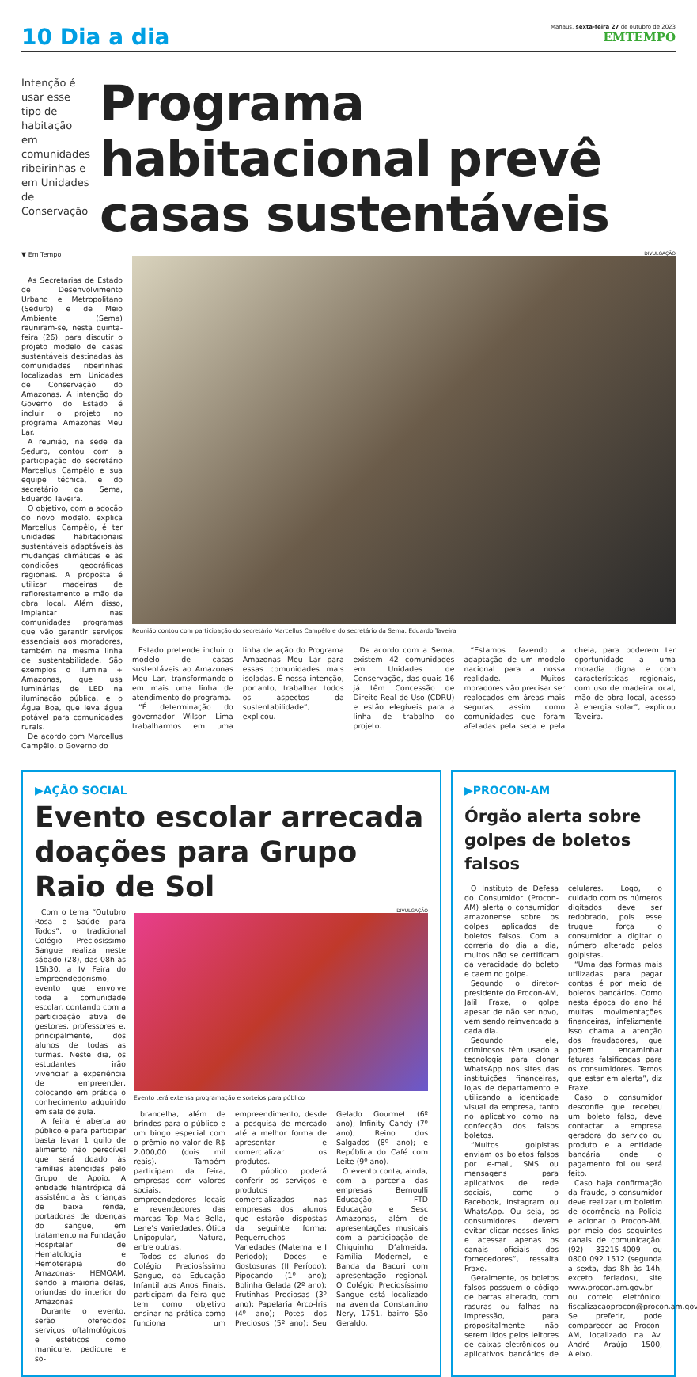10 Dia a dia
Manaus, sexta-feira 27 de outubro de 2023
EMTEMPO
Intenção é usar esse tipo de habitação em comunidades ribeirinhas e em Unidades de Conservação
Programa habitacional prevê casas sustentáveis
▼ Em Tempo
As Secretarias de Estado de Desenvolvimento Urbano e Metropolitano (Sedurb) e de Meio Ambiente (Sema) reuniram-se, nesta quinta-feira (26), para discutir o projeto modelo de casas sustentáveis destinadas às comunidades ribeirinhas localizadas em Unidades de Conservação do Amazonas. A intenção do Governo do Estado é incluir o projeto no programa Amazonas Meu Lar.
A reunião, na sede da Sedurb, contou com a participação do secretário Marcellus Campêlo e sua equipe técnica, e do secretário da Sema, Eduardo Taveira.
O objetivo, com a adoção do novo modelo, explica Marcellus Campêlo, é ter unidades habitacionais sustentáveis adaptáveis às mudanças climáticas e às condições geográficas regionais. A proposta é utilizar madeiras de reflorestamento e mão de obra local. Além disso, implantar nas comunidades programas que vão garantir serviços essenciais aos moradores, também na mesma linha de sustentabilidade. São exemplos o Ilumina + Amazonas, que usa luminárias de LED na iluminação pública, e o Água Boa, que leva água potável para comunidades rurais.
De acordo com Marcellus Campêlo, o Governo do
DIVULGAÇÃO
Reunião contou com participação do secretário Marcellus Campêlo e do secretário da Sema, Eduardo Taveira
Estado pretende incluir o modelo de casas sustentáveis ao Amazonas Meu Lar, transformando-o em mais uma linha de atendimento do programa.
“É determinação do governador Wilson Lima trabalharmos em uma linha de ação do Programa Amazonas Meu Lar para essas comunidades mais isoladas. É nossa intenção, portanto, trabalhar todos os aspectos da sustentabilidade”, explicou.
De acordo com a Sema, existem 42 comunidades em Unidades de Conservação, das quais 16 já têm Concessão de Direito Real de Uso (CDRU) e estão elegíveis para a linha de trabalho do projeto.
“Estamos fazendo a adaptação de um modelo nacional para a nossa realidade. Muitos moradores vão precisar ser realocados em áreas mais seguras, assim como comunidades que foram afetadas pela seca e pela cheia, para poderem ter oportunidade a uma moradia digna e com características regionais, com uso de madeira local, mão de obra local, acesso à energia solar”, explicou Taveira.
▶AÇÃO SOCIAL
Evento escolar arrecada doações para Grupo Raio de Sol
Com o tema “Outubro Rosa e Saúde para Todos”, o tradicional Colégio Preciosíssimo Sangue realiza neste sábado (28), das 08h às 15h30, a IV Feira do Empreendedorismo, evento que envolve toda a comunidade escolar, contando com a participação ativa de gestores, professores e, principalmente, dos alunos de todas as turmas. Neste dia, os estudantes irão vivenciar a experiência de empreender, colocando em prática o conhecimento adquirido em sala de aula.
A feira é aberta ao público e para participar basta levar 1 quilo de alimento não perecível que será doado às famílias atendidas pelo Grupo de Apoio. A entidade filantrópica dá assistência às crianças de baixa renda, portadoras de doenças do sangue, em tratamento na Fundação Hospitalar de Hematologia e Hemoterapia do Amazonas- HEMOAM, sendo a maioria delas, oriundas do interior do Amazonas.
Durante o evento, serão oferecidos serviços oftalmológicos e estéticos como manicure, pedicure e so-
DIVULGAÇÃO
Evento terá extensa programação e sorteios para público
brancelha, além de brindes para o público e um bingo especial com o prêmio no valor de R$ 2.000,00 (dois mil reais). Também participam da feira, empresas com valores sociais, empreendedores locais e revendedores das marcas Top Mais Bella, Lene’s Variedades, Ótica Unipopular, Natura, entre outras.
Todos os alunos do Colégio Preciosíssimo Sangue, da Educação Infantil aos Anos Finais, participam da feira que tem como objetivo ensinar na prática como funciona um empreendimento, desde a pesquisa de mercado até a melhor forma de apresentar e comercializar os produtos.
O público poderá conferir os serviços e produtos comercializados nas empresas dos alunos que estarão dispostas da seguinte forma: Pequerruchos Variedades (Maternal e I Período); Doces e Gostosuras (II Período); Pipocando (1º ano); Bolinha Gelada (2º ano); Frutinhas Preciosas (3º ano); Papelaria Arco-Íris (4º ano); Potes dos Preciosos (5º ano); Seu Gelado Gourmet (6º ano); Infinity Candy (7º ano); Reino dos Salgados (8º ano); e República do Café com Leite (9º ano).
O evento conta, ainda, com a parceria das empresas Bernoulli Educação, FTD Educação e Sesc Amazonas, além de apresentações musicais com a participação de Chiquinho D’almeida, Família Modernel, e Banda da Bacuri com apresentação regional. O Colégio Preciosíssimo Sangue está localizado na avenida Constantino Nery, 1751, bairro São Geraldo.
▶PROCON-AM
Órgão alerta sobre golpes de boletos falsos
O Instituto de Defesa do Consumidor (Procon-AM) alerta o consumidor amazonense sobre os golpes aplicados de boletos falsos. Com a correria do dia a dia, muitos não se certificam da veracidade do boleto e caem no golpe.
Segundo o diretor-presidente do Procon-AM, Jalil Fraxe, o golpe apesar de não ser novo, vem sendo reinventado a cada dia.
Segundo ele, criminosos têm usado a tecnologia para clonar WhatsApp nos sites das instituições financeiras, lojas de departamento e utilizando a identidade visual da empresa, tanto no aplicativo como na confecção dos falsos boletos.
“Muitos golpistas enviam os boletos falsos por e-mail, SMS ou mensagens para aplicativos de rede sociais, como o Facebook, Instagram ou WhatsApp. Ou seja, os consumidores devem evitar clicar nesses links e acessar apenas os canais oficiais dos fornecedores”, ressalta Fraxe.
Geralmente, os boletos falsos possuem o código de barras alterado, com rasuras ou falhas na impressão, para propositalmente não serem lidos pelos leitores de caixas eletrônicos ou aplicativos bancários de celulares. Logo, o cuidado com os números digitados deve ser redobrado, pois esse truque força o consumidor a digitar o número alterado pelos golpistas.
“Uma das formas mais utilizadas para pagar contas é por meio de boletos bancários. Como nesta época do ano há muitas movimentações financeiras, infelizmente isso chama a atenção dos fraudadores, que podem encaminhar faturas falsificadas para os consumidores. Temos que estar em alerta”, diz Fraxe.
Caso o consumidor desconfie que recebeu um boleto falso, deve contactar a empresa geradora do serviço ou produto e a entidade bancária onde o pagamento foi ou será feito.
Caso haja confirmação da fraude, o consumidor deve realizar um boletim de ocorrência na Polícia e acionar o Procon-AM, por meio dos seguintes canais de comunicação: (92) 33215-4009 ou 0800 092 1512 (segunda a sexta, das 8h às 14h, exceto feriados), site www.procon.am.gov.br ou correio eletrônico: fiscalizacaoprocon@procon.am.gov.br. Se preferir, pode comparecer ao Procon-AM, localizado na Av. André Araújo 1500, Aleixo.